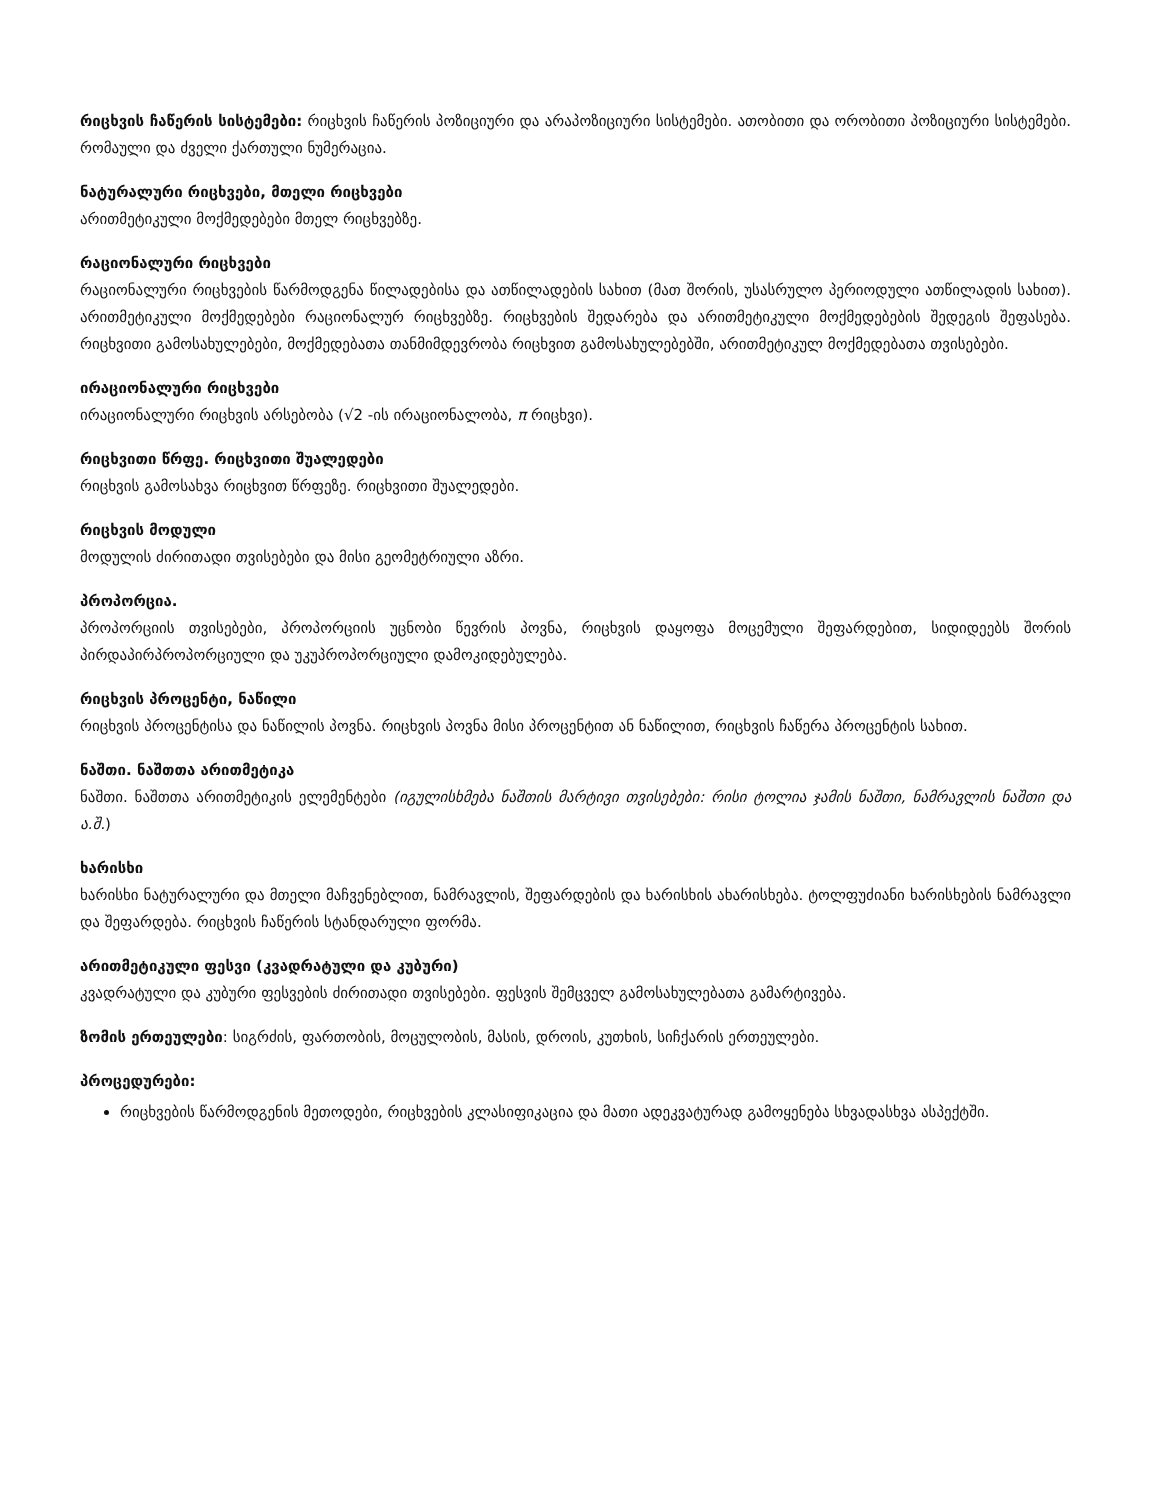რიცხვის ჩაწერის სისტემები: რიცხვის ჩაწერის პოზიციური და არაპოზიციური სისტემები. ათობითი და ორობითი პოზიციური სისტემები. რომაული და ძველი ქართული ნუმერაცია.
ნატურალური რიცხვები, მთელი რიცხვები
არითმეტიკული მოქმედებები მთელ რიცხვებზე.
რაციონალური რიცხვები
რაციონალური რიცხვების წარმოდგენა წილადებისა და ათწილადების სახით (მათ შორის, უსასრულო პერიოდული ათწილადის სახით). არითმეტიკული მოქმედებები რაციონალურ რიცხვებზე. რიცხვების შედარება და არითმეტიკული მოქმედებების შედეგის შეფასება. რიცხვითი გამოსახულებები, მოქმედებათა თანმიმდევრობა რიცხვით გამოსახულებებში, არითმეტიკულ მოქმედებათა თვისებები.
ირაციონალური რიცხვები
ირაციონალური რიცხვის არსებობა (√2 -ის ირაციონალობა, π რიცხვი).
რიცხვითი წრფე. რიცხვითი შუალედები
რიცხვის გამოსახვა რიცხვით წრფეზე. რიცხვითი შუალედები.
რიცხვის მოდული
მოდულის ძირითადი თვისებები და მისი გეომეტრიული აზრი.
პროპორცია.
პროპორციის თვისებები, პროპორციის უცნობი წევრის პოვნა, რიცხვის დაყოფა მოცემული შეფარდებით, სიდიდეებს შორის პირდაპირპროპორციული და უკუპროპორციული დამოკიდებულება.
რიცხვის პროცენტი, ნაწილი
რიცხვის პროცენტისა და ნაწილის პოვნა. რიცხვის პოვნა მისი პროცენტით ან ნაწილით, რიცხვის ჩაწერა პროცენტის სახით.
ნაშთი. ნაშთთა არითმეტიკა
ნაშთი. ნაშთთა არითმეტიკის ელემენტები (იგულისხმება ნაშთის მარტივი თვისებები: რისი ტოლია ჯამის ნაშთი, ნამრავლის ნაშთი და ა.შ.)
ხარისხი
ხარისხი ნატურალური და მთელი მაჩვენებლით, ნამრავლის, შეფარდების და ხარისხის ახარისხება. ტოლფუძიანი ხარისხების ნამრავლი და შეფარდება. რიცხვის ჩაწერის სტანდარული ფორმა.
არითმეტიკული ფესვი (კვადრატული და კუბური)
კვადრატული და კუბური ფესვების ძირითადი თვისებები. ფესვის შემცველ გამოსახულებათა გამარტივება.
ზომის ერთეულები: სიგრძის, ფართობის, მოცულობის, მასის, დროის, კუთხის, სიჩქარის ერთეულები.
პროცედურები:
რიცხვების წარმოდგენის მეთოდები, რიცხვების კლასიფიკაცია და მათი ადეკვატურად გამოყენება სხვადასხვა ასპექტში.